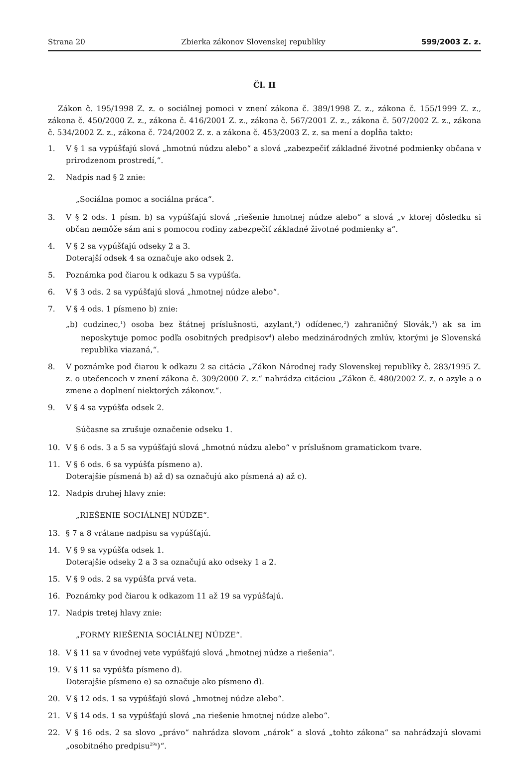Strana 20 Zbierka zákonov Slovenskej republiky 599/2003 Z. z.
Čl. II
Zákon č. 195/1998 Z. z. o sociálnej pomoci v znení zákona č. 389/1998 Z. z., zákona č. 155/1999 Z. z., zákona č. 450/2000 Z. z., zákona č. 416/2001 Z. z., zákona č. 567/2001 Z. z., zákona č. 507/2002 Z. z., zákona č. 534/2002 Z. z., zákona č. 724/2002 Z. z. a zákona č. 453/2003 Z. z. sa mení a dopĺňa takto:
1. V § 1 sa vypúšťajú slová „hmotnú núdzu alebo“ a slová „zabezpečiť základné životné podmienky občana v prirodzenom prostredí,“.
2. Nadpis nad § 2 znie:
„Sociálna pomoc a sociálna práca“.
3. V § 2 ods. 1 písm. b) sa vypúšťajú slová „riešenie hmotnej núdze alebo“ a slová „v ktorej dôsledku si občan nemôže sám ani s pomocou rodiny zabezpečiť základné životné podmienky a“.
4. V § 2 sa vypúšťajú odseky 2 a 3.
Doterajší odsek 4 sa označuje ako odsek 2.
5. Poznámka pod čiarou k odkazu 5 sa vypúšťa.
6. V § 3 ods. 2 sa vypúšťajú slová „hmotnej núdze alebo“.
7. V § 4 ods. 1 písmeno b) znie:
„b) cudzinec,<sup>1</sup>) osoba bez štátnej príslušnosti, azylant,<sup>2</sup>) odídenec,<sup>2</sup>) zahraničný Slovák,<sup>3</sup>) ak sa im neposkytuje pomoc podľa osobitných predpisov<sup>4</sup>) alebo medzinárodných zmlúv, ktorými je Slovenská republika viazaná,“.
8. V poznámke pod čiarou k odkazu 2 sa citácia „Zákon Národnej rady Slovenskej republiky č. 283/1995 Z. z. o utečencoch v znení zákona č. 309/2000 Z. z.“ nahrádza citáciou „Zákon č. 480/2002 Z. z. o azyle a o zmene a doplnení niektorých zákonov.“.
9. V § 4 sa vypúšťa odsek 2.
Súčasne sa zrušuje označenie odseku 1.
10. V § 6 ods. 3 a 5 sa vypúšťajú slová „hmotnú núdzu alebo“ v príslušnom gramatickom tvare.
11. V § 6 ods. 6 sa vypúšťa písmeno a).
Doterajšie písmená b) až d) sa označujú ako písmená a) až c).
12. Nadpis druhej hlavy znie:
„RIEŠENIE SOCIÁLNEJ NÚDZE“.
13. § 7 a 8 vrátane nadpisu sa vypúšťajú.
14. V § 9 sa vypúšťa odsek 1.
Doterajšie odseky 2 a 3 sa označujú ako odseky 1 a 2.
15. V § 9 ods. 2 sa vypúšťa prvá veta.
16. Poznámky pod čiarou k odkazom 11 až 19 sa vypúšťajú.
17. Nadpis tretej hlavy znie:
„FORMY RIEŠENIA SOCIÁLNEJ NÚDZE“.
18. V § 11 sa v úvodnej vete vypúšťajú slová „hmotnej núdze a riešenia“.
19. V § 11 sa vypúšťa písmeno d).
Doterajšie písmeno e) sa označuje ako písmeno d).
20. V § 12 ods. 1 sa vypúšťajú slová „hmotnej núdze alebo“.
21. V § 14 ods. 1 sa vypúšťajú slová „na riešenie hmotnej núdze alebo“.
22. V § 16 ods. 2 sa slovo „právo“ nahrádza slovom „nárok“ a slová „tohto zákona“ sa nahrádzajú slovami „osobitného predpisu<sup>29a</sup>)“.